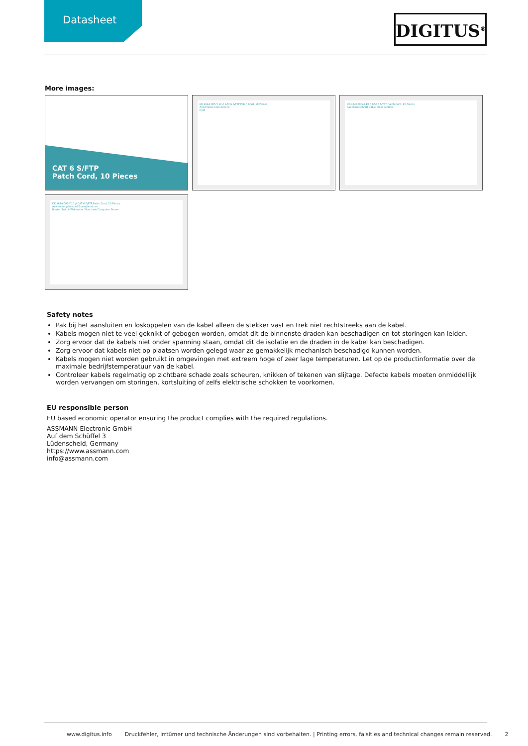Datasheet
DIGITUS<sup>®</sup>
More images:
CAT 6 S/FTP
Patch Cord, 10 Pieces
DK-1644-005-Y-10 // CAT 6 S/FTP Patch Cord, 10 Pieces
Anschlüsse Connections
RJ45
DK-1644-005-Y-10 // CAT 6 S/FTP Patch Cord, 10 Pieces
Kabelquerschnitt Cable cross section
DK-1644-005-Y-10 // CAT 6 S/FTP Patch Cord, 10 Pieces
Anwendungsbeispiel Example of use
Router Switch Wall outlet Floor tank Computer Server
Safety notes
Pak bij het aansluiten en loskoppelen van de kabel alleen de stekker vast en trek niet rechtstreeks aan de kabel.
Kabels mogen niet te veel geknikt of gebogen worden, omdat dit de binnenste draden kan beschadigen en tot storingen kan leiden.
Zorg ervoor dat de kabels niet onder spanning staan, omdat dit de isolatie en de draden in de kabel kan beschadigen.
Zorg ervoor dat kabels niet op plaatsen worden gelegd waar ze gemakkelijk mechanisch beschadigd kunnen worden.
Kabels mogen niet worden gebruikt in omgevingen met extreem hoge of zeer lage temperaturen. Let op de productinformatie over de maximale bedrijfstemperatuur van de kabel.
Controleer kabels regelmatig op zichtbare schade zoals scheuren, knikken of tekenen van slijtage. Defecte kabels moeten onmiddellijk worden vervangen om storingen, kortsluiting of zelfs elektrische schokken te voorkomen.
EU responsible person
EU based economic operator ensuring the product complies with the required regulations.
ASSMANN Electronic GmbH
Auf dem Schüffel 3
Lüdenscheid, Germany
https://www.assmann.com
info@assmann.com
www.digitus.info Druckfehler, Irrtümer und technische Änderungen sind vorbehalten. | Printing errors, falsities and technical changes remain reserved. 2